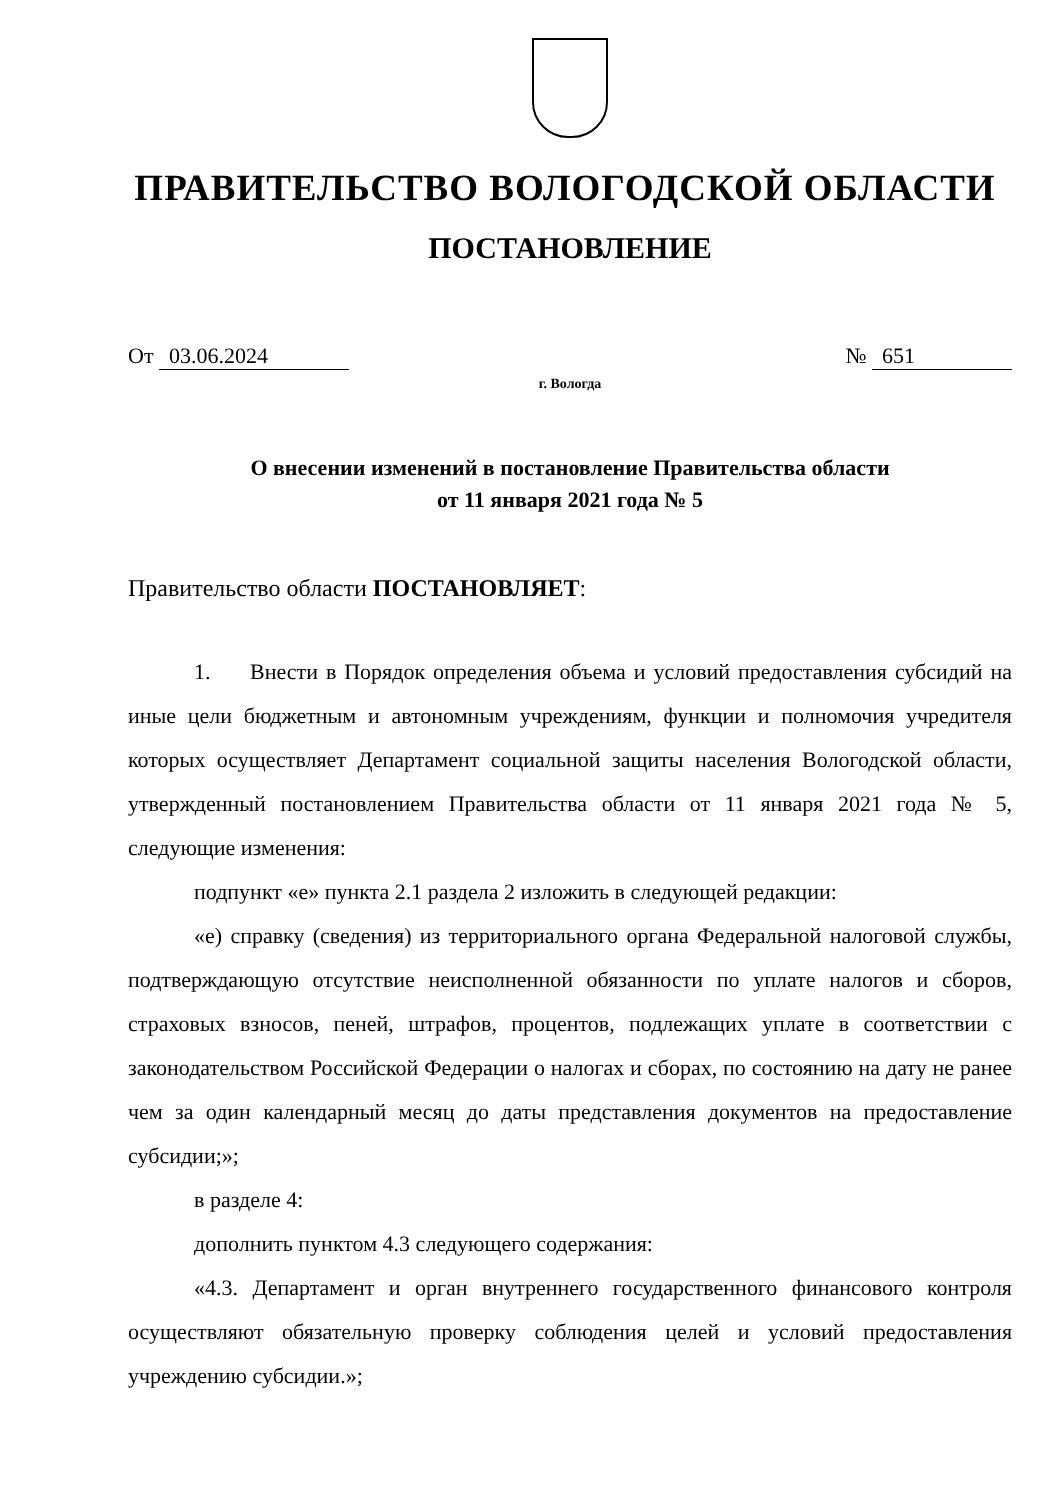ПРАВИТЕЛЬСТВО ВОЛОГОДСКОЙ ОБЛАСТИ
ПОСТАНОВЛЕНИЕ
От 03.06.2024 № 651
г. Вологда
О внесении изменений в постановление Правительства области
от 11 января 2021 года № 5
Правительство области ПОСТАНОВЛЯЕТ:
1. Внести в Порядок определения объема и условий предоставления субсидий на иные цели бюджетным и автономным учреждениям, функции и полномочия учредителя которых осуществляет Департамент социальной защиты населения Вологодской области, утвержденный постановлением Правительства области от 11 января 2021 года № 5, следующие изменения:
подпункт «е» пункта 2.1 раздела 2 изложить в следующей редакции:
«е) справку (сведения) из территориального органа Федеральной налоговой службы, подтверждающую отсутствие неисполненной обязанности по уплате налогов и сборов, страховых взносов, пеней, штрафов, процентов, подлежащих уплате в соответствии с законодательством Российской Федерации о налогах и сборах, по состоянию на дату не ранее чем за один календарный месяц до даты представления документов на предоставление субсидии;»;
в разделе 4:
дополнить пунктом 4.3 следующего содержания:
«4.3. Департамент и орган внутреннего государственного финансового контроля осуществляют обязательную проверку соблюдения целей и условий предоставления учреждению субсидии.»;